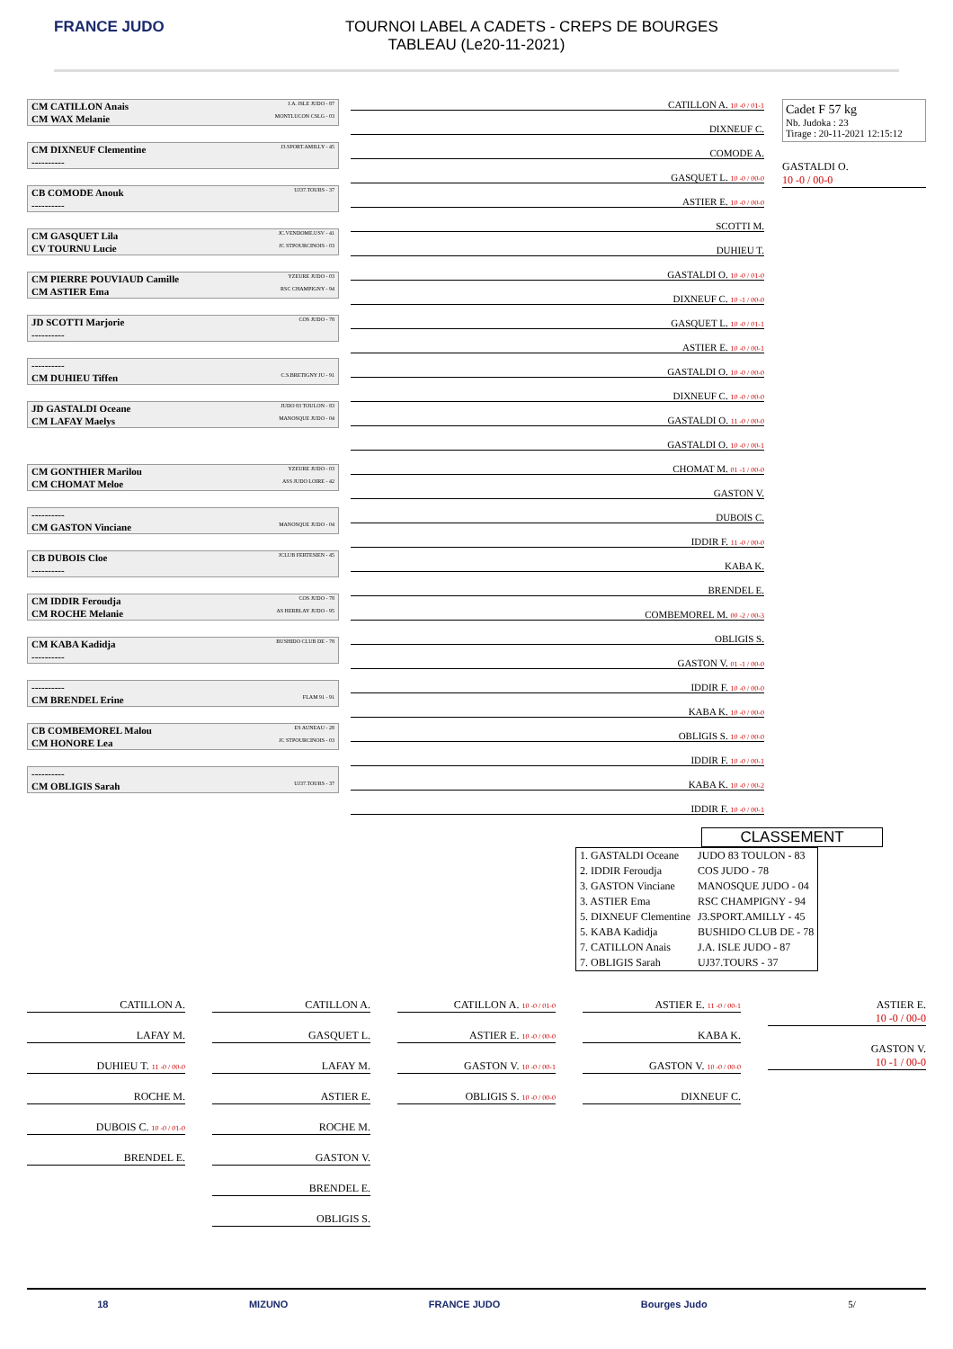FRANCE JUDO TOURNOI LABEL A CADETS - CREPS DE BOURGES
TABLEAU (Le20-11-2021)
CM CATILLON Anais J.A. ISLE JUDO - 87
CM WAX Melanie MONTLUCON CSLG - 03
CM DIXNEUF Clementine J3.SPORT.AMILLY - 45
----------
CB COMODE Anouk UJ37.TOURS - 37
----------
CM GASQUET Lila JC.VENDOME.USV - 41
CV TOURNU Lucie JC STPOURCINOIS - 03
CM PIERRE POUVIAUD Camille YZEURE JUDO - 03
CM ASTIER Ema RSC CHAMPIGNY - 94
JD SCOTTI Marjorie COS JUDO - 78
----------
----------
CM DUHIEU Tiffen C.S.BRETIGNY JU - 91
JD GASTALDI Oceane JUDO 83 TOULON - 83
CM LAFAY Maelys MANOSQUE JUDO - 04
CM GONTHIER Marilou YZEURE JUDO - 03
CM CHOMAT Meloe ASS JUDO LOIRE - 42
----------
CM GASTON Vinciane MANOSQUE JUDO - 04
CB DUBOIS Cloe JCLUB FERTESIEN - 45
----------
CM IDDIR Feroudja COS JUDO - 78
CM ROCHE Melanie AS HERBLAY JUDO - 95
CM KABA Kadidja BUSHIDO CLUB DE - 78
----------
----------
CM BRENDEL Erine FLAM 91 - 91
CB COMBEMOREL Malou ES AUNEAU - 28
CM HONORE Lea JC STPOURCINOIS - 03
----------
CM OBLIGIS Sarah UJ37.TOURS - 37
CATILLON A. 10 -0 / 01-1
DIXNEUF C.
COMODE A.
GASQUET L. 10 -0 / 00-0
ASTIER E. 10 -0 / 00-0
SCOTTI M.
DUHIEU T.
GASTALDI O. 10 -0 / 01-0
DIXNEUF C. 10 -1 / 00-0
GASQUET L. 10 -0 / 01-1
ASTIER E. 10 -0 / 00-1
GASTALDI O. 10 -0 / 00-0
DIXNEUF C. 10 -0 / 00-0
GASTALDI O. 11 -0 / 00-0
GASTALDI O. 10 -0 / 00-1
CHOMAT M. 01 -1 / 00-0
GASTON V.
DUBOIS C.
IDDIR F. 11 -0 / 00-0
KABA K.
BRENDEL E.
COMBEMOREL M. 00 -2 / 00-3
OBLIGIS S.
GASTON V. 01 -1 / 00-0
IDDIR F. 10 -0 / 00-0
KABA K. 10 -0 / 00-0
OBLIGIS S. 10 -0 / 00-0
IDDIR F. 10 -0 / 00-1
KABA K. 10 -0 / 00-2
IDDIR F. 10 -0 / 00-1
Cadet F 57 kg
Nb. Judoka : 23
Tirage : 20-11-2021 12:15:12
GASTALDI O.
10 -0 / 00-0
CLASSEMENT
| 1. GASTALDI Oceane | JUDO 83 TOULON - 83 |
| 2. IDDIR Feroudja | COS JUDO - 78 |
| 3. GASTON Vinciane | MANOSQUE JUDO - 04 |
| 3. ASTIER Ema | RSC CHAMPIGNY - 94 |
| 5. DIXNEUF Clementine | J3.SPORT.AMILLY - 45 |
| 5. KABA Kadidja | BUSHIDO CLUB DE - 78 |
| 7. CATILLON Anais | J.A. ISLE JUDO - 87 |
| 7. OBLIGIS Sarah | UJ37.TOURS - 37 |
CATILLON A.
LAFAY M.
DUHIEU T. 11 -0 / 00-0
ROCHE M.
DUBOIS C. 10 -0 / 01-0
BRENDEL E.
CATILLON A.
GASQUET L.
LAFAY M.
ASTIER E.
ROCHE M.
GASTON V.
BRENDEL E.
OBLIGIS S.
CATILLON A. 10 -0 / 01-0
ASTIER E. 10 -0 / 00-0
GASTON V. 10 -0 / 00-1
OBLIGIS S. 10 -0 / 00-0
ASTIER E. 11 -0 / 00-1
KABA K.
GASTON V. 10 -0 / 00-0
DIXNEUF C.
ASTIER E.
10 -0 / 00-0
GASTON V.
10 -1 / 00-0
18 MIZUNO FRANCE JUDO Bourges Judo 5/